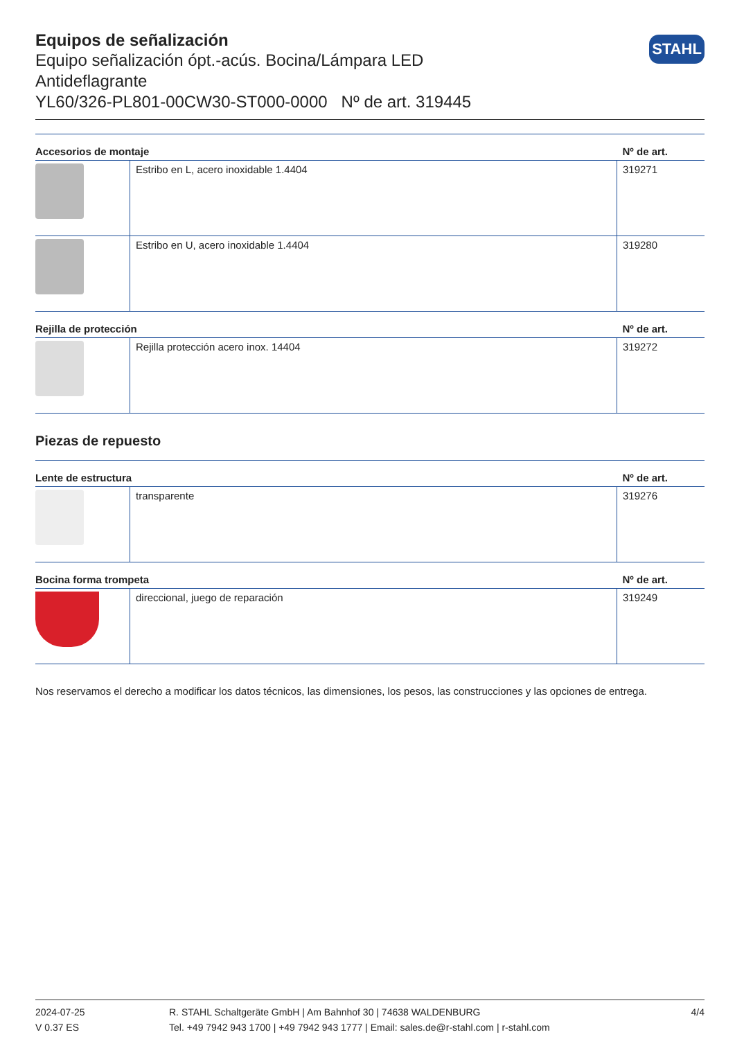STAHL
Equipos de señalización
Equipo señalización ópt.-acús. Bocina/Lámpara LED
Antideflagrante
YL60/326-PL801-00CW30-ST000-0000 Nº de art. 319445
| Accesorios de montaje | | Nº de art. |
| --- | --- | --- |
| | Estribo en L, acero inoxidable 1.4404 | 319271 |
| | Estribo en U, acero inoxidable 1.4404 | 319280 |
| Rejilla de protección | | Nº de art. |
| | Rejilla protección acero inox. 14404 | 319272 |
Piezas de repuesto
| Lente de estructura | | Nº de art. |
| --- | --- | --- |
| | transparente | 319276 |
| Bocina forma trompeta | | Nº de art. |
| | direccional, juego de reparación | 319249 |
Nos reservamos el derecho a modificar los datos técnicos, las dimensiones, los pesos, las construcciones y las opciones de entrega.
2024-07-25
V 0.37 ES
R. STAHL Schaltgeräte GmbH | Am Bahnhof 30 | 74638 WALDENBURG
Tel. +49 7942 943 1700 | +49 7942 943 1777 | Email: sales.de@r-stahl.com | r-stahl.com
4/4